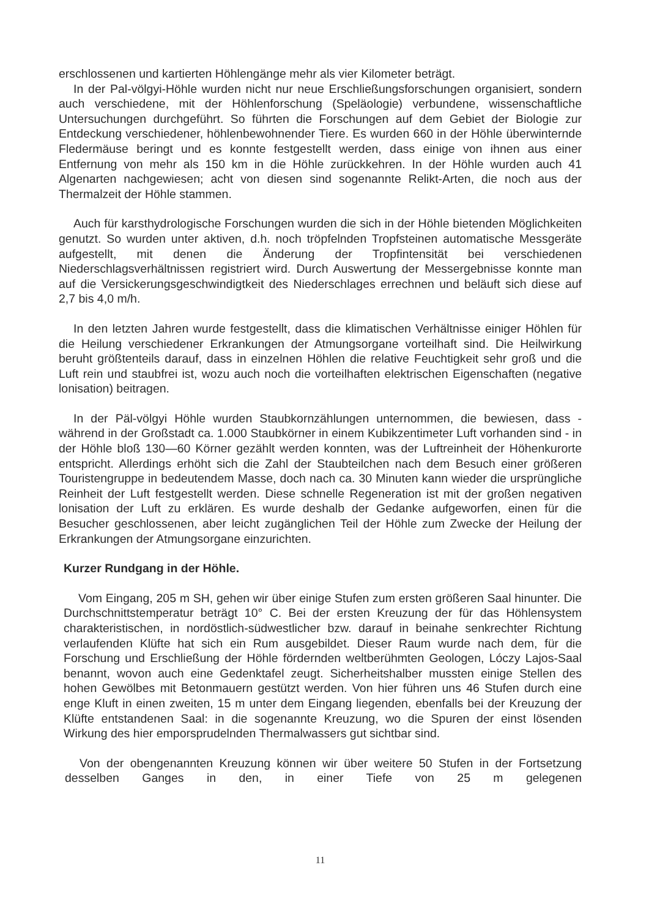erschlossenen und kartierten Höhlengänge mehr als vier Kilometer beträgt.
In der Pal-völgyi-Höhle wurden nicht nur neue Erschließungsforschungen organisiert, sondern auch verschiedene, mit der Höhlenforschung (Speläologie) verbundene, wissenschaftliche Untersuchungen durchgeführt. So führten die Forschungen auf dem Gebiet der Biologie zur Entdeckung verschiedener, höhlenbewohnender Tiere. Es wurden 660 in der Höhle überwinternde Fledermäuse beringt und es konnte festgestellt werden, dass einige von ihnen aus einer Entfernung von mehr als 150 km in die Höhle zurückkehren. In der Höhle wurden auch 41 Algenarten nachgewiesen; acht von diesen sind sogenannte Relikt-Arten, die noch aus der Thermalzeit der Höhle stammen.
Auch für karsthydrologische Forschungen wurden die sich in der Höhle bietenden Möglichkeiten genutzt. So wurden unter aktiven, d.h. noch tröpfelnden Tropfsteinen automatische Messgeräte aufgestellt, mit denen die Änderung der Tropfintensität bei verschiedenen Niederschlagsverhältnissen registriert wird. Durch Auswertung der Messergebnisse konnte man auf die Versickerungsgeschwindigtkeit des Niederschlages errechnen und beläuft sich diese auf 2,7 bis 4,0 m/h.
In den letzten Jahren wurde festgestellt, dass die klimatischen Verhältnisse einiger Höhlen für die Heilung verschiedener Erkrankungen der Atmungsorgane vorteilhaft sind. Die Heilwirkung beruht größtenteils darauf, dass in einzelnen Höhlen die relative Feuchtigkeit sehr groß und die Luft rein und staubfrei ist, wozu auch noch die vorteilhaften elektrischen Eigenschaften (negative lonisation) beitragen.
In der Päl-völgyi Höhle wurden Staubkornzählungen unternommen, die bewiesen, dass - während in der Großstadt ca. 1.000 Staubkörner in einem Kubikzentimeter Luft vorhanden sind - in der Höhle bloß 130—60 Körner gezählt werden konnten, was der Luftreinheit der Höhenkurorte entspricht. Allerdings erhöht sich die Zahl der Staubteilchen nach dem Besuch einer größeren Touristengruppe in bedeutendem Masse, doch nach ca. 30 Minuten kann wieder die ursprüngliche Reinheit der Luft festgestellt werden. Diese schnelle Regeneration ist mit der großen negativen lonisation der Luft zu erklären. Es wurde deshalb der Gedanke aufgeworfen, einen für die Besucher geschlossenen, aber leicht zugänglichen Teil der Höhle zum Zwecke der Heilung der Erkrankungen der Atmungsorgane einzurichten.
Kurzer Rundgang in der Höhle.
Vom Eingang, 205 m SH, gehen wir über einige Stufen zum ersten größeren Saal hinunter. Die Durchschnittstemperatur beträgt 10° C. Bei der ersten Kreuzung der für das Höhlensystem charakteristischen, in nordöstlich-südwestlicher bzw. darauf in beinahe senkrechter Richtung verlaufenden Klüfte hat sich ein Rum ausgebildet. Dieser Raum wurde nach dem, für die Forschung und Erschließung der Höhle fördernden weltberühmten Geologen, Lóczy Lajos-Saal benannt, wovon auch eine Gedenktafel zeugt. Sicherheitshalber mussten einige Stellen des hohen Gewölbes mit Betonmauern gestützt werden. Von hier führen uns 46 Stufen durch eine enge Kluft in einen zweiten, 15 m unter dem Eingang liegenden, ebenfalls bei der Kreuzung der Klüfte entstandenen Saal: in die sogenannte Kreuzung, wo die Spuren der einst lösenden Wirkung des hier emporsprudelnden Thermalwassers gut sichtbar sind.
Von der obengenannten Kreuzung können wir über weitere 50 Stufen in der Fortsetzung desselben Ganges in den, in einer Tiefe von 25 m gelegenen
11